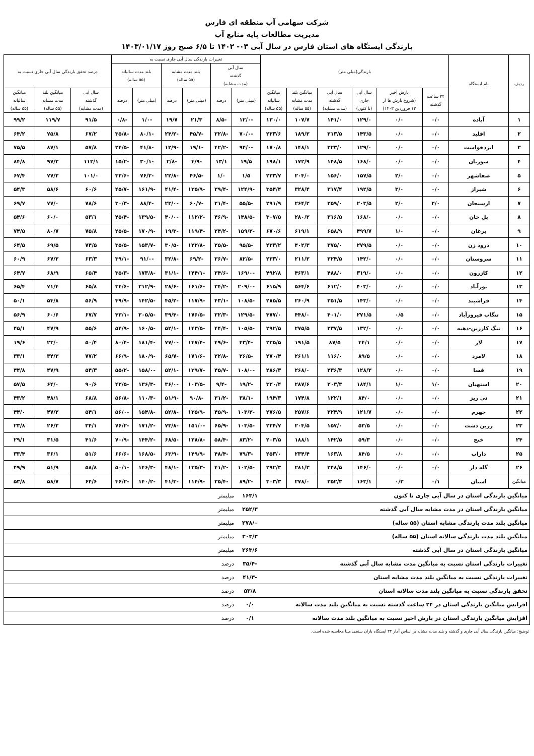شرکت سهامی آب منطقه ای فارس
مدیریت مطالعات پایه منابع آب
بارندگی ایستگاه های استان فارس در سال آبی ۰۳- ۱۴۰۲ تا ۶/۵ صبح روز ۱۴۰۳/۰۱/۱۷
| ردیف | نام ایستگاه | بارندگی(میلی متر) | | | | | | تغییرات بارندگی سال آبی جاری نسبت به | | | | | | درصد تحقق بارندگی سال آبی جاری نسبت به | | |
| --- | --- | --- | --- | --- | --- | --- | --- | --- | --- | --- | --- | --- | --- | --- | --- | --- |
| | | | | | | | | سال آبی گذشته (مدت مشابه) | | بلند مدت مشابه (۵۵ ساله) | | بلند مدت سالیانه (۵۵ ساله) | | | | |
| | | ۲۴ ساعت گذشته | بارش اخیر (شروع بارش ها از ۱۳ فروردین ۱۴۰۳) | سال آبی جاری (تا کنون) | سال آبی گذشته (مدت مشابه) | میانگین بلند مدت مشابه (۵۵ ساله) | میانگین سالیانه (۵۵ ساله) | (میلی متر) | درصد | (میلی متر) | درصد | (میلی متر) | درصد | سال آبی گذشته (مدت مشابه) | میانگین بلند مدت مشابه (۵۵ ساله) | میانگین سالیانه (۵۵ ساله) |
| ۱ | آباده | ۰/۰ | ۰/۰ | ۱۲۹/۰ | ۱۴۱/۰ | ۱۰۷/۷ | ۱۳۰/۰ | -۱۲/۰ | -۸/۵ | ۲۱/۳ | ۱۹/۷ | -۱/۰ | -۰/۸ | ۹۱/۵ | ۱۱۹/۷ | ۹۹/۲ |
| ۲ | اقلید | ۰/۰ | ۰/۰ | ۱۴۳/۵ | ۲۱۳/۵ | ۱۸۹/۲ | ۲۲۳/۶ | -۷۰/۰ | -۳۲/۸ | -۴۵/۷ | -۲۴/۲ | -۸۰/۱ | -۳۵/۸ | ۶۷/۲ | ۷۵/۸ | ۶۴/۲ |
| ۳ | ایزدخواست | ۰/۰ | ۰/۰ | ۱۲۹/۰ | ۲۲۳/۰ | ۱۴۸/۱ | ۱۷۰/۸ | -۹۴/۰ | -۴۲/۲ | -۱۹/۱ | -۱۲/۹ | -۴۱/۸ | -۲۴/۵ | ۵۷/۸ | ۸۷/۱ | ۷۵/۵ |
| ۴ | سوریان | ۰/۰ | ۰/۰ | ۱۶۸/۰ | ۱۴۸/۵ | ۱۷۲/۹ | ۱۹۸/۱ | ۱۹/۵ | ۱۳/۱ | -۴/۹ | -۲/۸ | -۳۰/۱ | -۱۵/۲ | ۱۱۳/۱ | ۹۷/۲ | ۸۴/۸ |
| ۵ | صفاشهر | ۰/۰ | ۲/۰ | ۱۵۷/۵ | ۱۵۶/۰ | ۲۰۴/۰ | ۲۳۳/۷ | ۱/۵ | ۱/۰ | -۴۶/۵ | -۲۲/۸ | -۷۶/۲ | -۳۲/۶ | ۱۰۱/۰ | ۷۷/۲ | ۶۷/۴ |
| ۶ | شیراز | ۰/۰ | ۳/۰ | ۱۹۲/۵ | ۳۱۷/۴ | ۳۲۸/۴ | ۳۵۴/۴ | -۱۲۴/۹ | -۳۹/۴ | -۱۳۵/۹ | -۴۱/۴ | -۱۶۱/۹ | -۴۵/۷ | ۶۰/۶ | ۵۸/۶ | ۵۴/۳ |
| ۷ | ارسنجان | ۲/۰ | ۲/۰ | ۲۰۳/۵ | ۲۵۹/۰ | ۲۶۴/۲ | ۲۹۱/۹ | -۵۵/۵ | -۲۱/۴ | -۶۰/۷ | -۲۳/۰ | -۸۸/۴ | -۳۰/۳ | ۷۸/۶ | ۷۷/۰ | ۶۹/۷ |
| ۸ | پل خان | ۰/۰ | ۰/۰ | ۱۶۸/۰ | ۳۱۶/۵ | ۲۸۰/۲ | ۳۰۷/۵ | -۱۴۸/۵ | -۴۶/۹ | -۱۱۲/۲ | -۴۰/۰ | -۱۳۹/۵ | -۴۵/۴ | ۵۳/۱ | ۶۰/۰ | ۵۴/۶ |
| ۹ | برغان | ۰/۰ | ۱/۰ | ۴۹۹/۷ | ۶۵۸/۹ | ۶۱۹/۱ | ۶۷۰/۶ | -۱۵۹/۲ | -۲۴/۲ | -۱۱۹/۴ | -۱۹/۳ | -۱۷۰/۹ | -۲۵/۵ | ۷۵/۸ | ۸۰/۷ | ۷۴/۵ |
| ۱۰ | درود زن | ۰/۰ | ۰/۰ | ۲۷۹/۵ | ۳۷۵/۰ | ۴۰۲/۳ | ۴۳۳/۲ | -۹۵/۵ | -۲۵/۵ | -۱۲۲/۸ | -۳۰/۵ | -۱۵۳/۷ | -۳۵/۵ | ۷۴/۵ | ۶۹/۵ | ۶۴/۵ |
| ۱۱ | سروستان | ۰/۰ | ۰/۰ | ۱۴۲/۰ | ۲۲۴/۵ | ۲۱۱/۲ | ۲۳۳/۰ | -۸۲/۵ | -۳۶/۷ | -۶۹/۲ | -۳۲/۸ | -۹۱/۰ | -۳۹/۱ | ۶۳/۳ | ۶۷/۲ | ۶۰/۹ |
| ۱۲ | کازرون | ۰/۰ | ۰/۰ | ۳۱۹/۰ | ۴۸۸/۰ | ۴۶۳/۱ | ۴۹۲/۸ | -۱۶۹/۰ | -۳۴/۶ | -۱۴۴/۱ | -۳۱/۱ | -۱۷۳/۸ | -۳۵/۳ | ۶۵/۴ | ۶۸/۹ | ۶۴/۷ |
| ۱۳ | نورآباد | ۰/۰ | ۰/۰ | ۴۰۳/۰ | ۶۱۲/۰ | ۵۶۴/۶ | ۶۱۵/۹ | -۲۰۹/۰ | -۳۴/۲ | -۱۶۱/۶ | -۲۸/۶ | -۲۱۲/۹ | -۳۴/۶ | ۶۵/۸ | ۷۱/۴ | ۶۵/۴ |
| ۱۴ | فراشبند | ۰/۰ | ۰/۰ | ۱۴۳/۰ | ۲۵۱/۵ | ۲۶۰/۹ | ۲۸۵/۵ | -۱۰۸/۵ | -۴۳/۱ | -۱۱۷/۹ | -۴۵/۲ | -۱۴۲/۵ | -۴۹/۹ | ۵۶/۹ | ۵۴/۸ | ۵۰/۱ |
| ۱۵ | تنگاب فیروزآباد | ۰/۰ | ۰/۵ | ۲۷۱/۵ | ۴۰۱/۰ | ۴۴۸/۰ | ۴۷۷/۰ | -۱۲۹/۵ | -۳۲/۳ | -۱۷۶/۵ | -۳۹/۴ | -۲۰۵/۵ | -۴۳/۱ | ۶۷/۷ | ۶۰/۶ | ۵۶/۹ |
| ۱۶ | تنگ کارزین-دهبه | ۰/۰ | ۰/۰ | ۱۳۲/۰ | ۲۳۷/۵ | ۲۷۵/۵ | ۲۹۲/۵ | -۱۰۵/۵ | -۴۴/۴ | -۱۴۳/۵ | -۵۲/۱ | -۱۶۰/۵ | -۵۴/۹ | ۵۵/۶ | ۴۷/۹ | ۴۵/۱ |
| ۱۷ | لار | ۰/۰ | ۰/۰ | ۴۴/۱ | ۸۷/۵ | ۱۹۱/۵ | ۲۲۵/۵ | -۴۳/۴ | -۴۹/۶ | -۱۴۷/۴ | -۷۷/۰ | -۱۸۱/۴ | -۸۰/۴ | ۵۰/۴ | ۲۳/۰ | ۱۹/۶ |
| ۱۸ | لامرد | ۰/۰ | ۰/۰ | ۸۹/۵ | ۱۱۶/۰ | ۲۶۱/۱ | ۲۷۰/۴ | -۲۶/۵ | -۲۲/۸ | -۱۷۱/۶ | -۶۵/۷ | -۱۸۰/۹ | -۶۶/۹ | ۷۷/۲ | ۳۴/۳ | ۳۳/۱ |
| ۱۹ | فسا | ۰/۰ | ۰/۰ | ۱۲۸/۳ | ۲۳۶/۳ | ۲۶۸/۰ | ۲۸۶/۳ | -۱۰۸/۰ | -۴۵/۷ | -۱۳۹/۷ | -۵۲/۱ | -۱۵۸/۰ | -۵۵/۲ | ۵۴/۳ | ۴۷/۹ | ۴۴/۸ |
| ۲۰ | استهبان | ۱/۰ | ۱/۰ | ۱۸۴/۱ | ۲۰۳/۳ | ۲۸۷/۶ | ۳۲۰/۴ | -۱۹/۲ | -۹/۴ | -۱۰۳/۵ | -۳۶/۰ | -۱۳۶/۳ | -۴۲/۵ | ۹۰/۶ | ۶۴/۰ | ۵۷/۵ |
| ۲۱ | نی ریز | ۰/۰ | ۰/۰ | ۸۴/۰ | ۱۲۲/۱ | ۱۷۴/۸ | ۱۹۴/۳ | -۳۸/۱ | -۳۱/۲ | -۹۰/۸ | -۵۱/۹ | -۱۱۰/۳ | -۵۶/۸ | ۶۸/۸ | ۴۸/۱ | ۴۳/۲ |
| ۲۲ | جهرم | ۰/۰ | ۰/۰ | ۱۲۱/۷ | ۲۲۴/۹ | ۲۵۷/۶ | ۲۷۶/۵ | -۱۰۳/۲ | -۴۵/۹ | -۱۳۵/۹ | -۵۲/۸ | -۱۵۴/۸ | -۵۶/۰ | ۵۴/۱ | ۴۷/۲ | ۴۴/۰ |
| ۲۳ | زرین دشت | ۰/۰ | ۰/۰ | ۵۳/۵ | ۱۵۷/۰ | ۲۰۴/۵ | ۲۲۴/۷ | -۱۰۳/۵ | -۶۵/۹ | -۱۵۱/۰ | -۷۳/۸ | -۱۷۱/۲ | -۷۶/۲ | ۳۴/۱ | ۲۶/۲ | ۲۳/۸ |
| ۲۴ | خنج | ۰/۰ | ۰/۰ | ۵۹/۳ | ۱۴۲/۵ | ۱۸۸/۱ | ۲۰۳/۵ | -۸۳/۲ | -۵۸/۴ | -۱۲۸/۸ | -۶۸/۵ | -۱۴۴/۲ | -۷۰/۹ | ۴۱/۶ | ۳۱/۵ | ۲۹/۱ |
| ۲۵ | داراب | ۰/۰ | ۰/۰ | ۸۴/۵ | ۱۶۳/۸ | ۲۳۴/۴ | ۲۵۳/۰ | -۷۹/۳ | -۴۸/۴ | -۱۴۹/۹ | -۶۳/۹ | -۱۶۸/۵ | -۶۶/۶ | ۵۱/۶ | ۳۶/۱ | ۳۳/۴ |
| ۲۶ | گله دار | ۰/۰ | ۰/۰ | ۱۴۶/۰ | ۲۴۸/۵ | ۲۸۱/۳ | ۲۹۲/۳ | -۱۰۲/۵ | -۴۱/۲ | -۱۳۵/۳ | -۴۸/۱ | -۱۴۶/۳ | -۵۰/۱ | ۵۸/۸ | ۵۱/۹ | ۴۹/۹ |
| میانگین | استان | ۰/۱ | ۰/۳ | ۱۶۳/۱ | ۲۵۲/۳ | ۲۷۸/۰ | ۳۰۳/۳ | -۸۹/۲ | -۳۵/۴ | -۱۱۴/۹ | -۴۱/۳ | -۱۴۰/۲ | -۴۶/۲ | ۶۴/۶ | ۵۸/۷ | ۵۳/۸ |
| میانگین بارندگی استان در سال آبی جاری تا کنون | ۱۶۳/۱ | میلیمتر | |
| میانگین بارندگی استان در مدت مشابه سال آبی گذشته | ۲۵۲/۳ | میلیمتر | |
| میانگین بلند مدت بارندگی مشابه استان (۵۵ ساله) | ۲۷۸/۰ | میلیمتر | |
| میانگین بلند مدت بارندگی سالانه استان (۵۵ ساله) | ۳۰۳/۳ | میلیمتر | |
| میانگین بارندگی استان در سال آبی گذشته | ۲۶۳/۶ | میلیمتر | |
| تغییرات بارندگی استان نسبت به میانگین مدت مشابه سال آبی گذشته | -۳۵/۴ | درصد | |
| تغییرات بارندگی نسبت به میانگین بلند مدت مشابه استان | -۴۱/۳ | درصد | |
| تحقق بارندگی نسبت به میانگین بلند مدت سالانه استان | ۵۳/۸ | درصد | |
| افزایش میانگین بارندگی استان در ۲۴ ساعت گذشته نسبت به میانگین بلند مدت سالانه | ۰/۰ | درصد | |
| افزایش میانگین بارندگی استان در بارش اخیر نسبت به میانگین بلند مدت سالانه | ۰/۱ | درصد | |
توضیح: میانگین بارندگی سال آبی جاری و گذشته و بلند مدت مشابه بر اساس آمار ۳۳ ایستگاه باران سنجی مبنا محاسبه شده است.